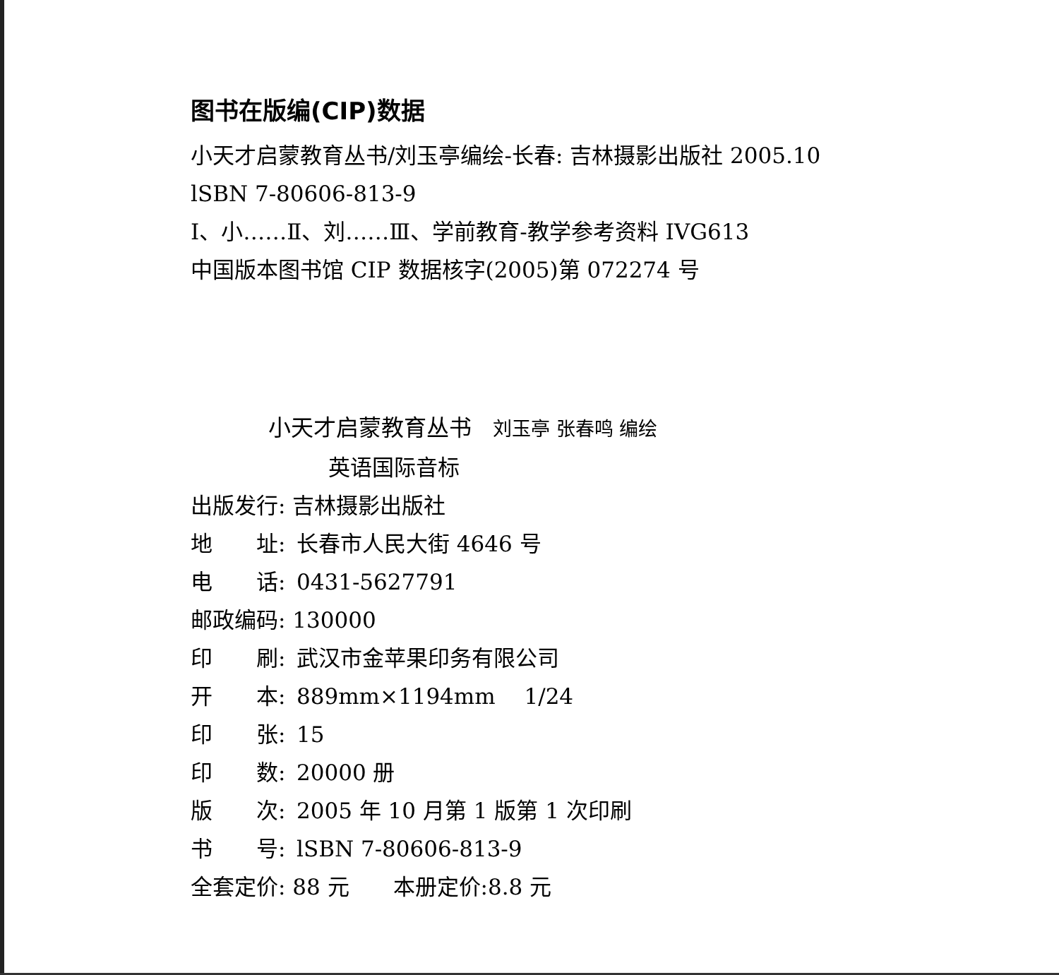图书在版编(CIP)数据
小天才启蒙教育丛书/刘玉亭编绘-长春: 吉林摄影出版社 2005.10
lSBN 7-80606-813-9
Ⅰ、小……Ⅱ、刘……Ⅲ、学前教育-教学参考资料 IVG613
中国版本图书馆 CIP 数据核字(2005)第 072274 号
小天才启蒙教育丛书 刘玉亭 张春鸣 编绘
英语国际音标
出版发行: 吉林摄影出版社
地　　址: 长春市人民大街 4646 号
电　　话: 0431-5627791
邮政编码: 130000
印　　刷: 武汉市金苹果印务有限公司
开　　本: 889mm×1194mm　 1/24
印　　张: 15
印　　数: 20000 册
版　　次: 2005 年 10 月第 1 版第 1 次印刷
书　　号: lSBN 7-80606-813-9
全套定价: 88 元　　本册定价:8.8 元